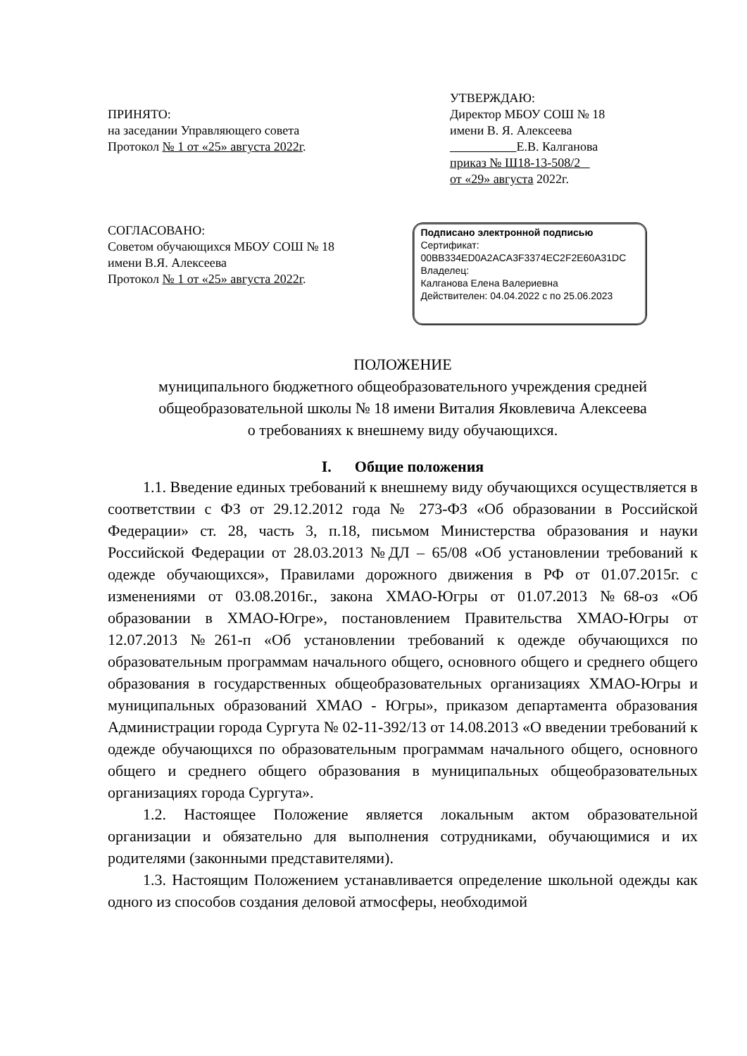ПРИНЯТО:
на заседании Управляющего совета
Протокол № 1 от «25» августа 2022г.
УТВЕРЖДАЮ:
Директор МБОУ СОШ № 18
имени В. Я. Алексеева
Е.В. Калганова
приказ № Ш18-13-508/2
от «29» августа 2022г.
СОГЛАСОВАНО:
Советом обучающихся МБОУ СОШ № 18
имени В.Я. Алексеева
Протокол № 1 от «25» августа 2022г.
Подписано электронной подписью
Сертификат:
00BB334ED0A2ACA3F3374EC2F2E60A31DC
Владелец:
Калганова Елена Валериевна
Действителен: 04.04.2022 с по 25.06.2023
ПОЛОЖЕНИЕ
муниципального бюджетного общеобразовательного учреждения средней
общеобразовательной школы № 18 имени Виталия Яковлевича Алексеева
о требованиях к внешнему виду обучающихся.
I. Общие положения
1.1. Введение единых требований к внешнему виду обучающихся осуществляется в соответствии с ФЗ от 29.12.2012 года № 273-ФЗ «Об образовании в Российской Федерации» ст. 28, часть 3, п.18, письмом Министерства образования и науки Российской Федерации от 28.03.2013 №ДЛ – 65/08 «Об установлении требований к одежде обучающихся», Правилами дорожного движения в РФ от 01.07.2015г. с изменениями от 03.08.2016г., закона ХМАО-Югры от 01.07.2013 №68-оз «Об образовании в ХМАО-Югре», постановлением Правительства ХМАО-Югры от 12.07.2013 №261-п «Об установлении требований к одежде обучающихся по образовательным программам начального общего, основного общего и среднего общего образования в государственных общеобразовательных организациях ХМАО-Югры и муниципальных образований ХМАО - Югры», приказом департамента образования Администрации города Сургута № 02-11-392/13 от 14.08.2013 «О введении требований к одежде обучающихся по образовательным программам начального общего, основного общего и среднего общего образования в муниципальных общеобразовательных организациях города Сургута».
1.2. Настоящее Положение является локальным актом образовательной организации и обязательно для выполнения сотрудниками, обучающимися и их родителями (законными представителями).
1.3. Настоящим Положением устанавливается определение школьной одежды как одного из способов создания деловой атмосферы, необходимой